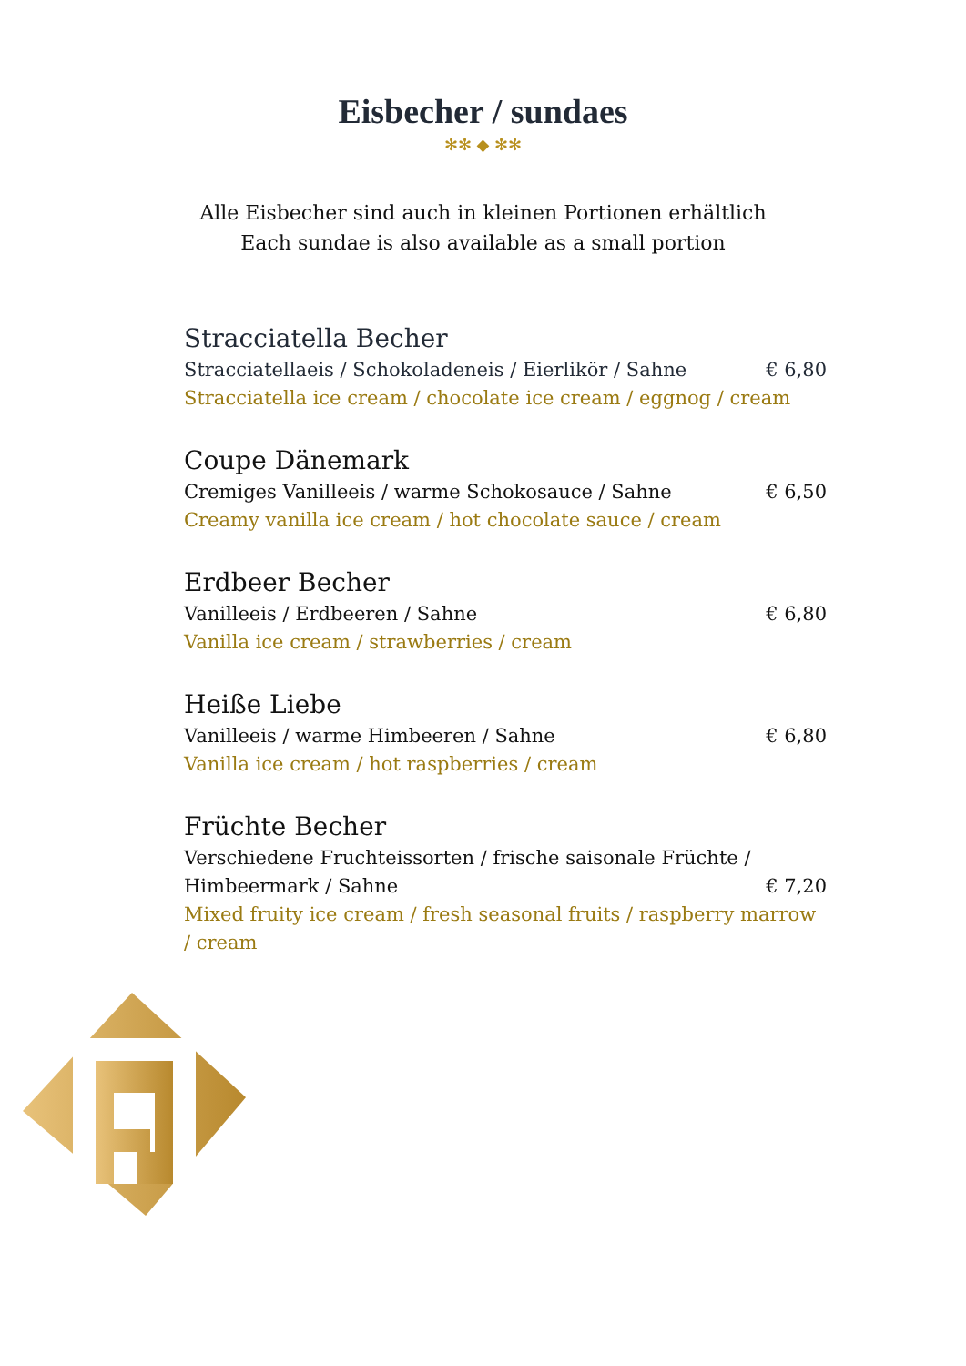Eisbecher / sundaes
✻✻ ◆ ✻✻
Alle Eisbecher sind auch in kleinen Portionen erhältlich
Each sundae is also available as a small portion
Stracciatella Becher
Stracciatellaeis / Schokoladeneis / Eierlikör / Sahne € 6,80
Stracciatella ice cream / chocolate ice cream / eggnog / cream
Coupe Dänemark
Cremiges Vanilleeis / warme Schokosauce / Sahne € 6,50
Creamy vanilla ice cream / hot chocolate sauce / cream
Erdbeer Becher
Vanilleeis / Erdbeeren / Sahne € 6,80
Vanilla ice cream / strawberries / cream
Heiße Liebe
Vanilleeis / warme Himbeeren / Sahne € 6,80
Vanilla ice cream / hot raspberries / cream
Früchte Becher
Verschiedene Fruchteissorten / frische saisonale Früchte /
Himbeermark / Sahne € 7,20
Mixed fruity ice cream / fresh seasonal fruits / raspberry marrow / cream